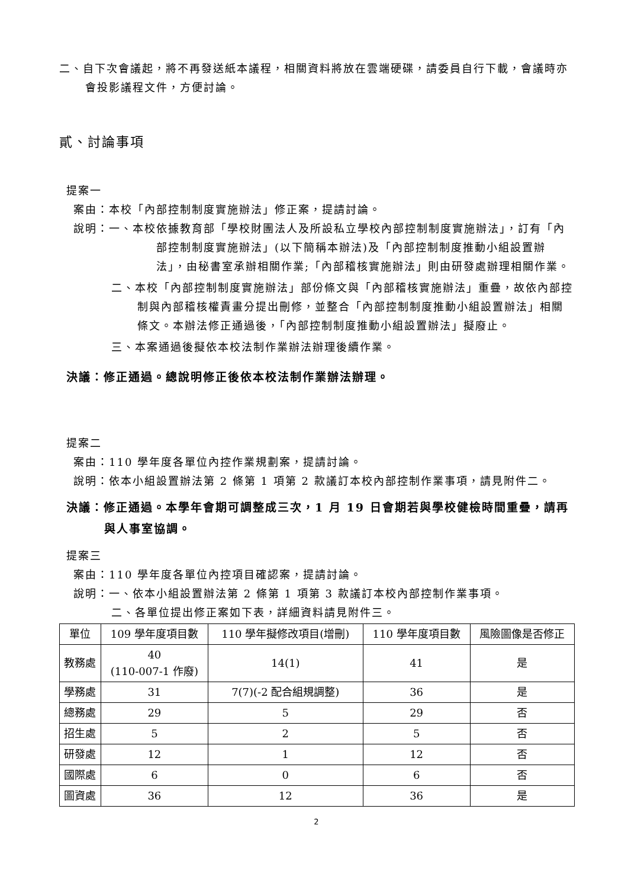二、自下次會議起，將不再發送紙本議程，相關資料將放在雲端硬碟，請委員自行下載，會議時亦會投影議程文件，方便討論。
貳、討論事項
提案一
案由：本校「內部控制制度實施辦法」修正案，提請討論。
說明：一、本校依據教育部「學校財團法人及所設私立學校內部控制制度實施辦法」，訂有「內部控制制度實施辦法」(以下簡稱本辦法)及「內部控制制度推動小組設置辦法」，由秘書室承辦相關作業;「內部稽核實施辦法」則由研發處辦理相關作業。
二、本校「內部控制制度實施辦法」部份條文與「內部稽核實施辦法」重疊，故依內部控制與內部稽核權責畫分提出刪修，並整合「內部控制制度推動小組設置辦法」相關條文。本辦法修正通過後，「內部控制制度推動小組設置辦法」擬廢止。
三、本案通過後擬依本校法制作業辦法辦理後續作業。
決議：修正通過。總說明修正後依本校法制作業辦法辦理。
提案二
案由：110 學年度各單位內控作業規劃案，提請討論。
說明：依本小組設置辦法第 2 條第 1 項第 2 款議訂本校內部控制作業事項，請見附件二。
決議：修正通過。本學年會期可調整成三次，1 月 19 日會期若與學校健檢時間重疊，請再與人事室協調。
提案三
案由：110 學年度各單位內控項目確認案，提請討論。
說明：一、依本小組設置辦法第 2 條第 1 項第 3 款議訂本校內部控制作業事項。
二、各單位提出修正案如下表，詳細資料請見附件三。
| 單位 | 109 學年度項目數 | 110 學年擬修改項目(增刪) | 110 學年度項目數 | 風險圖像是否修正 |
| 教務處 | 40 (110-007-1 作廢) | 14(1) | 41 | 是 |
| 學務處 | 31 | 7(7)(-2 配合組規調整) | 36 | 是 |
| 總務處 | 29 | 5 | 29 | 否 |
| 招生處 | 5 | 2 | 5 | 否 |
| 研發處 | 12 | 1 | 12 | 否 |
| 國際處 | 6 | 0 | 6 | 否 |
| 圖資處 | 36 | 12 | 36 | 是 |
2